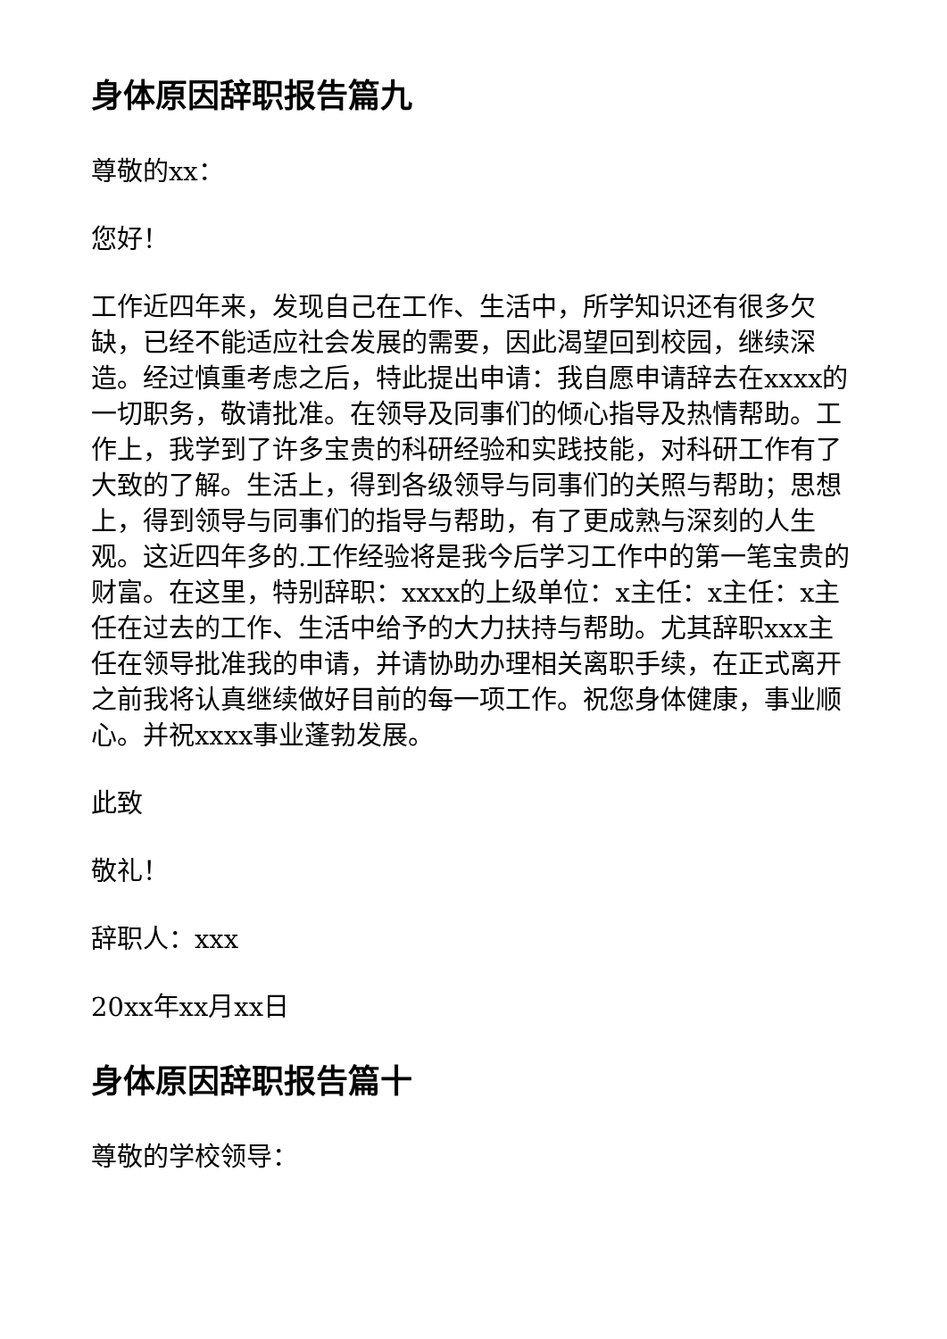身体原因辞职报告篇九
尊敬的xx：
您好！
工作近四年来，发现自己在工作、生活中，所学知识还有很多欠缺，已经不能适应社会发展的需要，因此渴望回到校园，继续深造。经过慎重考虑之后，特此提出申请：我自愿申请辞去在xxxx的一切职务，敬请批准。在领导及同事们的倾心指导及热情帮助。工作上，我学到了许多宝贵的科研经验和实践技能，对科研工作有了大致的了解。生活上，得到各级领导与同事们的关照与帮助；思想上，得到领导与同事们的指导与帮助，有了更成熟与深刻的人生观。这近四年多的.工作经验将是我今后学习工作中的第一笔宝贵的财富。在这里，特别辞职：xxxx的上级单位：x主任：x主任：x主任在过去的工作、生活中给予的大力扶持与帮助。尤其辞职xxx主任在领导批准我的申请，并请协助办理相关离职手续，在正式离开之前我将认真继续做好目前的每一项工作。祝您身体健康，事业顺心。并祝xxxx事业蓬勃发展。
此致
敬礼！
辞职人：xxx
20xx年xx月xx日
身体原因辞职报告篇十
尊敬的学校领导：